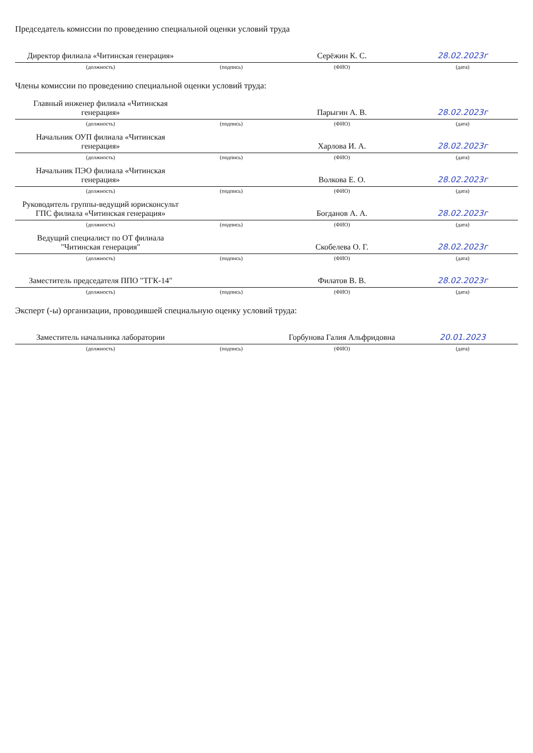Председатель комиссии по проведению специальной оценки условий труда
| Директор филиала «Читинская генерация» | | Серёжин К. С. | 28.02.2023г |
| (должность) | (подпись) | (ФИО) | (дата) |
Члены комиссии по проведению специальной оценки условий труда:
| Главный инженер филиала «Читинская генерация» | | Парыгин А. В. | 28.02.2023г |
| (должность) | (подпись) | (ФИО) | (дата) |
| Начальник ОУП филиала «Читинская генерация» | | Харлова И. А. | 28.02.2023г |
| (должность) | (подпись) | (ФИО) | (дата) |
| Начальник ПЭО филиала «Читинская генерация» | | Волкова Е. О. | 28.02.2023г |
| (должность) | (подпись) | (ФИО) | (дата) |
| Руководитель группы-ведущий юрисконсульт ГПС филиала «Читинская генерация» | | Богданов А. А. | 28.02.2023г |
| (должность) | (подпись) | (ФИО) | (дата) |
| Ведущий специалист по ОТ филиала "Читинская генерация" | | Скобелева О. Г. | 28.02.2023г |
| (должность) | (подпись) | (ФИО) | (дата) |
| Заместитель председателя ППО "ТГК-14" | | Филатов В. В. | 28.02.2023г |
| (должность) | (подпись) | (ФИО) | (дата) |
Эксперт (-ы) организации, проводившей специальную оценку условий труда:
| Заместитель начальника лаборатории | | Горбунова Галия Альфридовна | 20.01.2023 |
| (должность) | (подпись) | (ФИО) | (дата) |